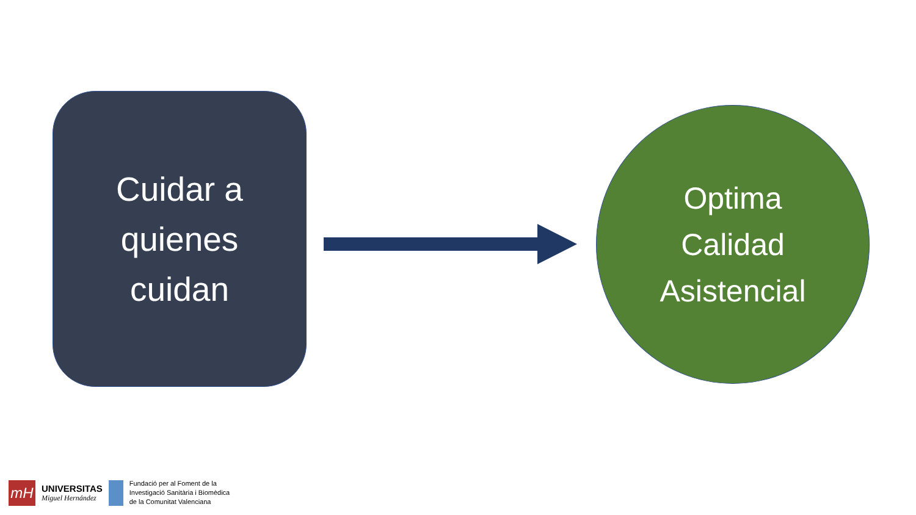Cuidar a
quienes
cuidan
Optima
Calidad
Asistencial
mH
UNIVERSITAS
Miguel Hernández
Fundació per al Foment de la
Investigació Sanitària i Biomèdica
de la Comunitat Valenciana